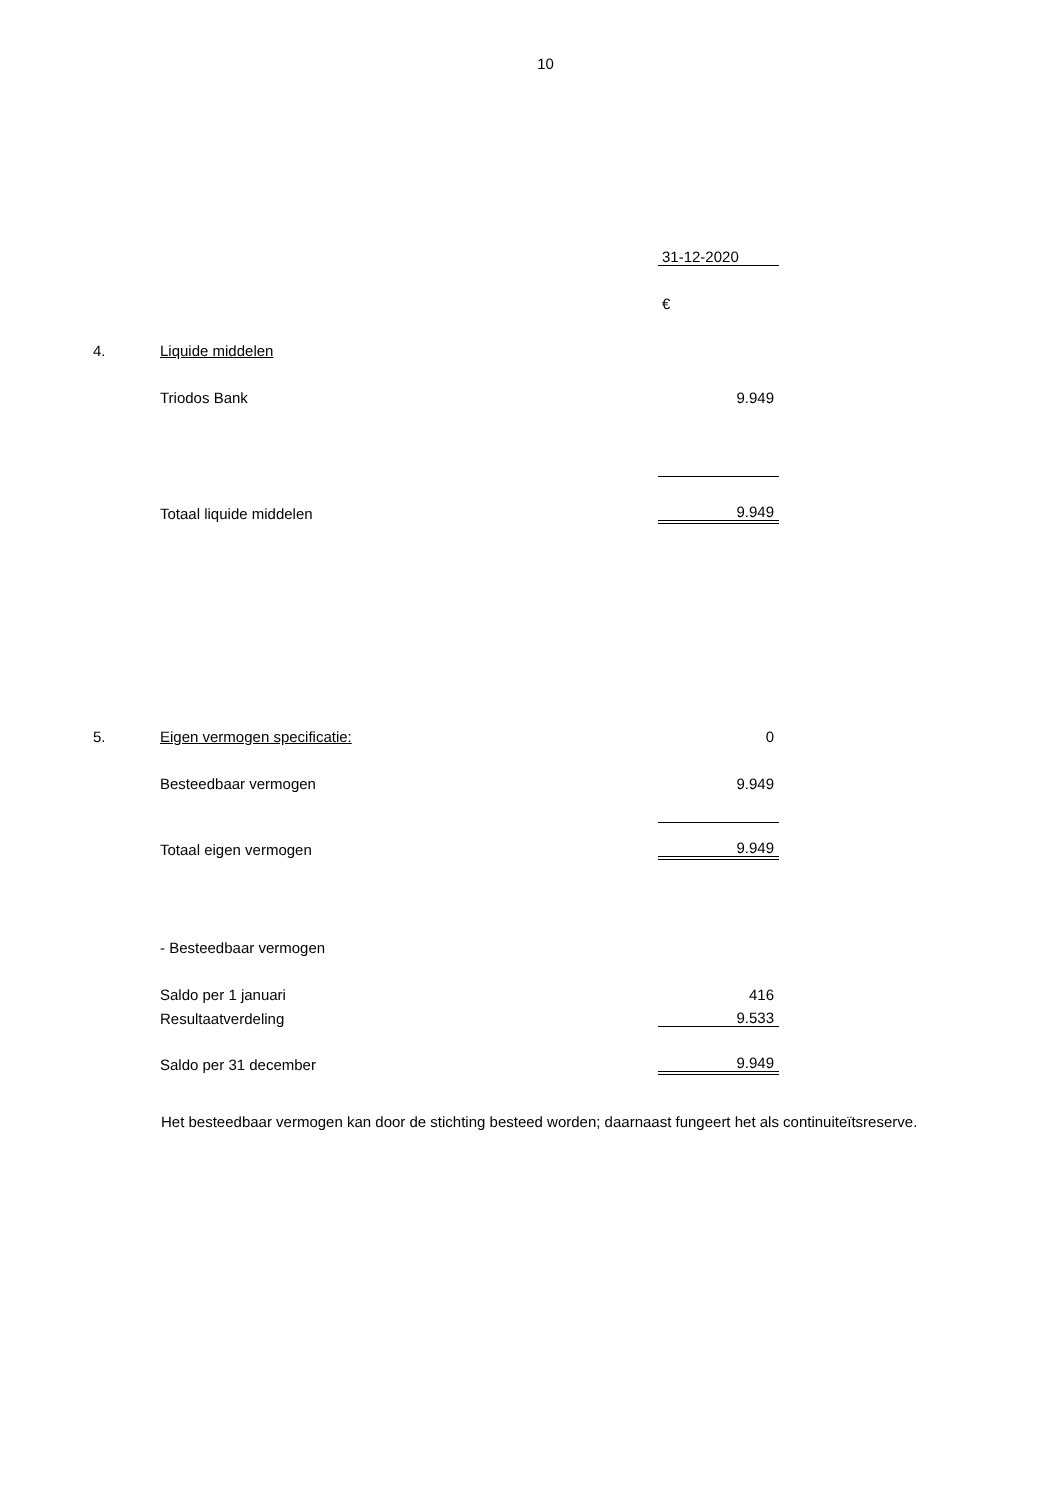10
| | | 31-12-2020 |
| | | € |
| 4. | Liquide middelen | |
| | Triodos Bank | 9.949 |
| | Totaal liquide middelen | 9.949 |
| 5. | Eigen vermogen specificatie: | 0 |
| | Besteedbaar vermogen | 9.949 |
| | Totaal eigen vermogen | 9.949 |
| | - Besteedbaar vermogen | |
| | Saldo per 1 januari | 416 |
| | Resultaatverdeling | 9.533 |
| | Saldo per 31 december | 9.949 |
Het besteedbaar vermogen kan door de stichting besteed worden; daarnaast fungeert het als continuiteïtsreserve.